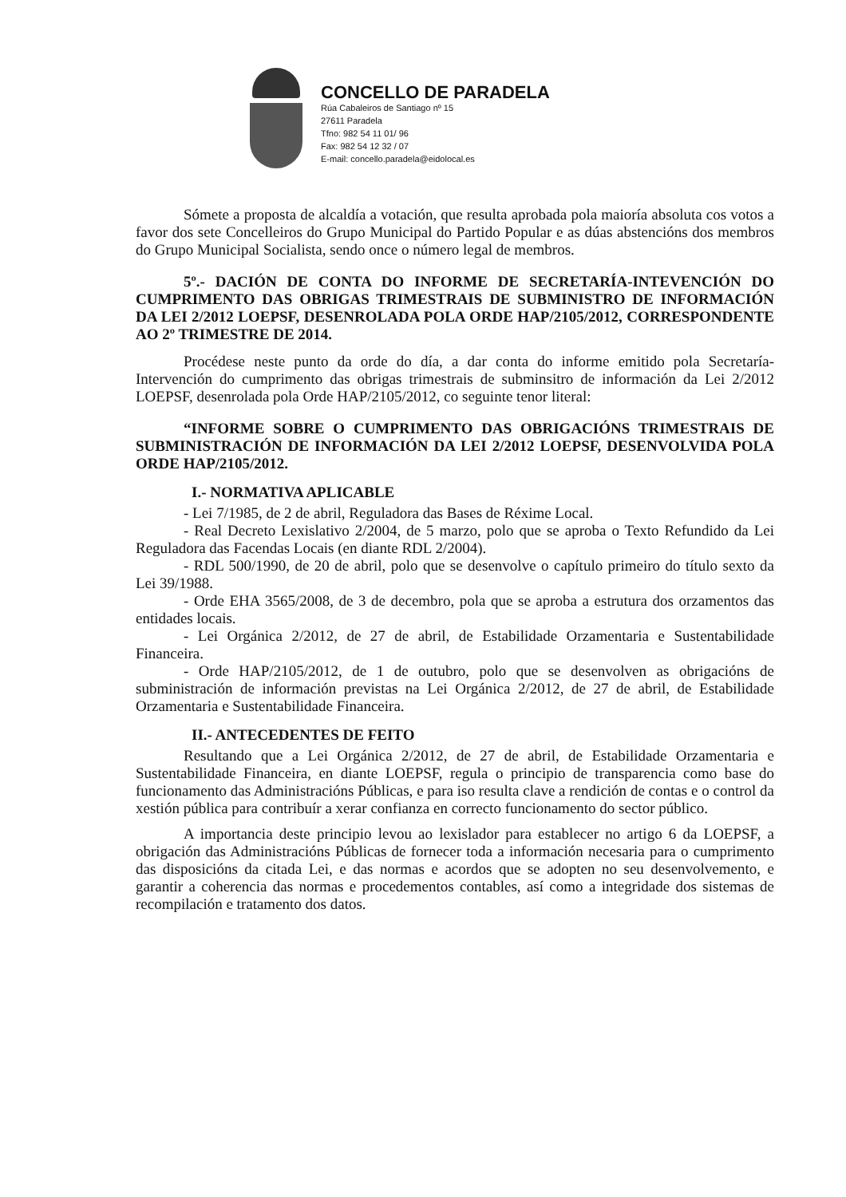CONCELLO DE PARADELA
Rúa Cabaleiros de Santiago nº 15
27611 Paradela
Tfno: 982 54 11 01/ 96
Fax: 982 54 12 32 / 07
E-mail: concello.paradela@eidolocal.es
Sómete a proposta de alcaldía a votación, que resulta aprobada pola maioría absoluta cos votos a favor dos sete Concelleiros do Grupo Municipal do Partido Popular e as dúas abstencións dos membros do Grupo Municipal Socialista, sendo once o número legal de membros.
5º.- DACIÓN DE CONTA DO INFORME DE SECRETARÍA-INTEVENCIÓN DO CUMPRIMENTO DAS OBRIGAS TRIMESTRAIS DE SUBMINISTRO DE INFORMACIÓN DA LEI 2/2012 LOEPSF, DESENROLADA POLA ORDE HAP/2105/2012, CORRESPONDENTE AO 2º TRIMESTRE DE 2014.
Procédese neste punto da orde do día, a dar conta do informe emitido pola Secretaría-Intervención do cumprimento das obrigas trimestrais de subminsitro de información da Lei 2/2012 LOEPSF, desenrolada pola Orde HAP/2105/2012, co seguinte tenor literal:
“INFORME SOBRE O CUMPRIMENTO DAS OBRIGACIÓNS TRIMESTRAIS DE SUBMINISTRACIÓN DE INFORMACIÓN DA LEI 2/2012 LOEPSF, DESENVOLVIDA POLA ORDE HAP/2105/2012.
I.- NORMATIVA APLICABLE
- Lei 7/1985, de 2 de abril, Reguladora das Bases de Réxime Local.
- Real Decreto Lexislativo 2/2004, de 5 marzo, polo que se aproba o Texto Refundido da Lei Reguladora das Facendas Locais (en diante RDL 2/2004).
- RDL 500/1990, de 20 de abril, polo que se desenvolve o capítulo primeiro do título sexto da Lei 39/1988.
- Orde EHA 3565/2008, de 3 de decembro, pola que se aproba a estrutura dos orzamentos das entidades locais.
- Lei Orgánica 2/2012, de 27 de abril, de Estabilidade Orzamentaria e Sustentabilidade Financeira.
- Orde HAP/2105/2012, de 1 de outubro, polo que se desenvolven as obrigacións de subministración de información previstas na Lei Orgánica 2/2012, de 27 de abril, de Estabilidade Orzamentaria e Sustentabilidade Financeira.
II.- ANTECEDENTES DE FEITO
Resultando que a Lei Orgánica 2/2012, de 27 de abril, de Estabilidade Orzamentaria e Sustentabilidade Financeira, en diante LOEPSF, regula o principio de transparencia como base do funcionamento das Administracións Públicas, e para iso resulta clave a rendición de contas e o control da xestión pública para contribuír a xerar confianza en correcto funcionamento do sector público.
A importancia deste principio levou ao lexislador para establecer no artigo 6 da LOEPSF, a obrigación das Administracións Públicas de fornecer toda a información necesaria para o cumprimento das disposicións da citada Lei, e das normas e acordos que se adopten no seu desenvolvemento, e garantir a coherencia das normas e procedementos contables, así como a integridade dos sistemas de recompilación e tratamento dos datos.